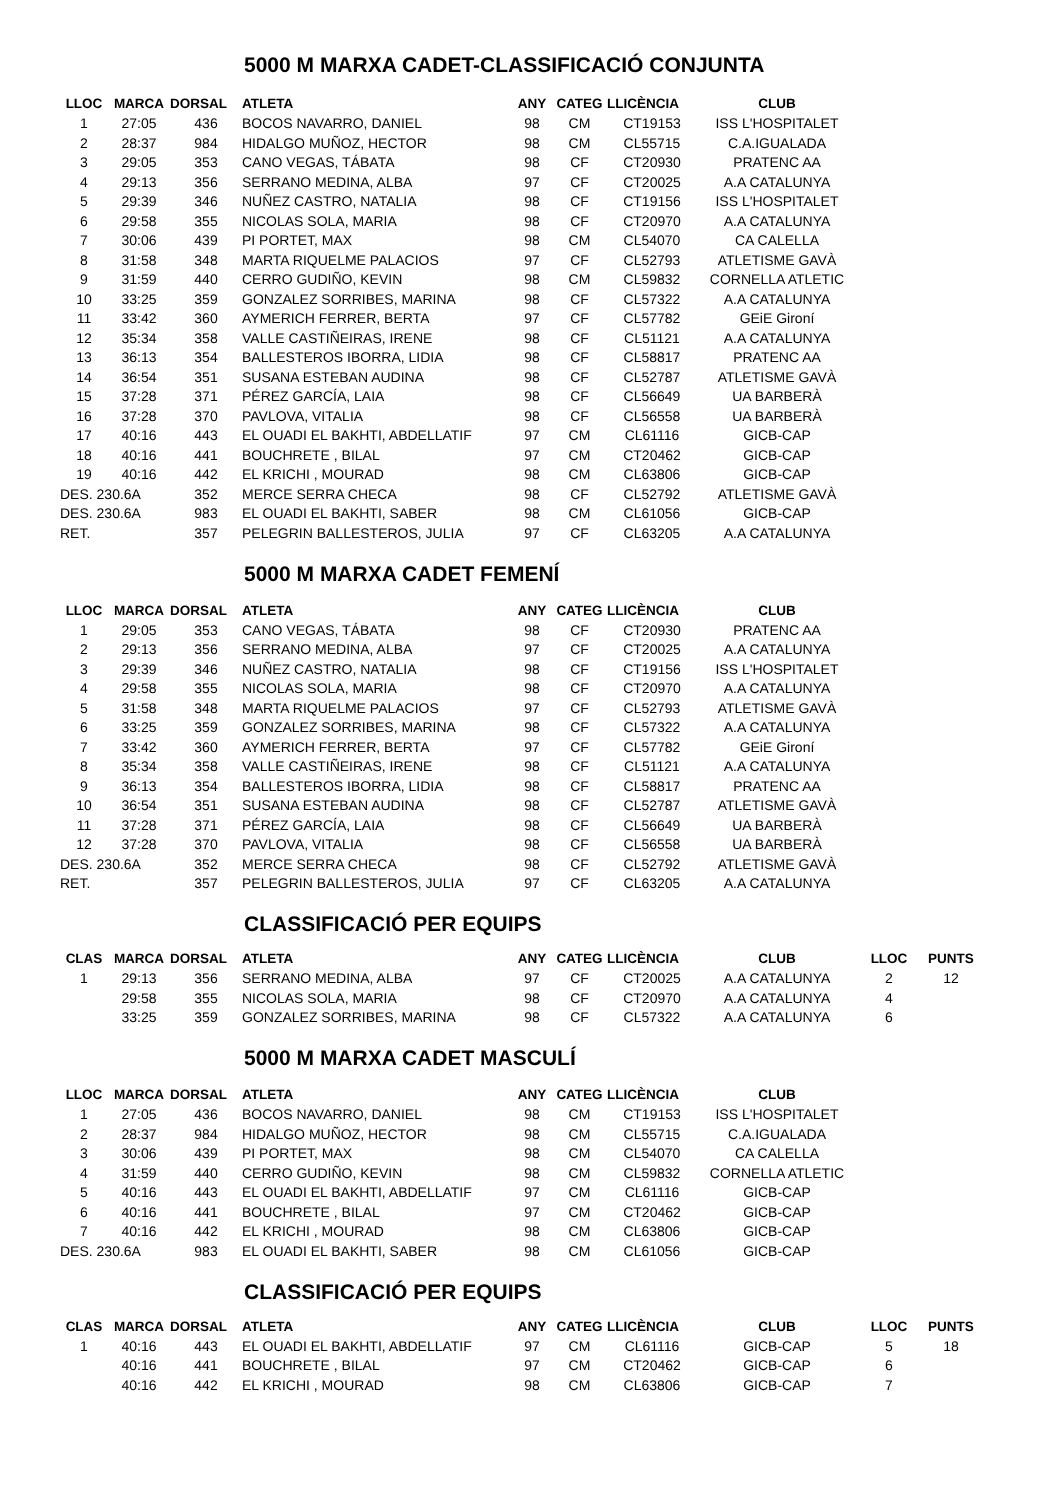5000 M MARXA CADET-CLASSIFICACIÓ CONJUNTA
| LLOC | MARCA | DORSAL | ATLETA | ANY | CATEG | LLICÈNCIA | CLUB |
| --- | --- | --- | --- | --- | --- | --- | --- |
| 1 | 27:05 | 436 | BOCOS NAVARRO, DANIEL | 98 | CM | CT19153 | ISS L'HOSPITALET |
| 2 | 28:37 | 984 | HIDALGO MUÑOZ, HECTOR | 98 | CM | CL55715 | C.A.IGUALADA |
| 3 | 29:05 | 353 | CANO VEGAS, TÁBATA | 98 | CF | CT20930 | PRATENC AA |
| 4 | 29:13 | 356 | SERRANO MEDINA, ALBA | 97 | CF | CT20025 | A.A CATALUNYA |
| 5 | 29:39 | 346 | NUÑEZ CASTRO, NATALIA | 98 | CF | CT19156 | ISS L'HOSPITALET |
| 6 | 29:58 | 355 | NICOLAS SOLA, MARIA | 98 | CF | CT20970 | A.A CATALUNYA |
| 7 | 30:06 | 439 | PI PORTET, MAX | 98 | CM | CL54070 | CA CALELLA |
| 8 | 31:58 | 348 | MARTA RIQUELME PALACIOS | 97 | CF | CL52793 | ATLETISME GAVÀ |
| 9 | 31:59 | 440 | CERRO GUDIÑO, KEVIN | 98 | CM | CL59832 | CORNELLA ATLETIC |
| 10 | 33:25 | 359 | GONZALEZ SORRIBES, MARINA | 98 | CF | CL57322 | A.A CATALUNYA |
| 11 | 33:42 | 360 | AYMERICH FERRER, BERTA | 97 | CF | CL57782 | GEiE Gironí |
| 12 | 35:34 | 358 | VALLE CASTIÑEIRAS, IRENE | 98 | CF | CL51121 | A.A CATALUNYA |
| 13 | 36:13 | 354 | BALLESTEROS IBORRA, LIDIA | 98 | CF | CL58817 | PRATENC AA |
| 14 | 36:54 | 351 | SUSANA ESTEBAN AUDINA | 98 | CF | CL52787 | ATLETISME GAVÀ |
| 15 | 37:28 | 371 | PÉREZ GARCÍA, LAIA | 98 | CF | CL56649 | UA BARBERÀ |
| 16 | 37:28 | 370 | PAVLOVA, VITALIA | 98 | CF | CL56558 | UA BARBERÀ |
| 17 | 40:16 | 443 | EL OUADI EL BAKHTI, ABDELLATIF | 97 | CM | CL61116 | GICB-CAP |
| 18 | 40:16 | 441 | BOUCHRETE , BILAL | 97 | CM | CT20462 | GICB-CAP |
| 19 | 40:16 | 442 | EL KRICHI , MOURAD | 98 | CM | CL63806 | GICB-CAP |
| DES. 230.6A | | 352 | MERCE SERRA CHECA | 98 | CF | CL52792 | ATLETISME GAVÀ |
| DES. 230.6A | | 983 | EL OUADI EL BAKHTI, SABER | 98 | CM | CL61056 | GICB-CAP |
| RET. | | 357 | PELEGRIN BALLESTEROS, JULIA | 97 | CF | CL63205 | A.A CATALUNYA |
5000 M MARXA CADET FEMENÍ
| LLOC | MARCA | DORSAL | ATLETA | ANY | CATEG | LLICÈNCIA | CLUB |
| --- | --- | --- | --- | --- | --- | --- | --- |
| 1 | 29:05 | 353 | CANO VEGAS, TÁBATA | 98 | CF | CT20930 | PRATENC AA |
| 2 | 29:13 | 356 | SERRANO MEDINA, ALBA | 97 | CF | CT20025 | A.A CATALUNYA |
| 3 | 29:39 | 346 | NUÑEZ CASTRO, NATALIA | 98 | CF | CT19156 | ISS L'HOSPITALET |
| 4 | 29:58 | 355 | NICOLAS SOLA, MARIA | 98 | CF | CT20970 | A.A CATALUNYA |
| 5 | 31:58 | 348 | MARTA RIQUELME PALACIOS | 97 | CF | CL52793 | ATLETISME GAVÀ |
| 6 | 33:25 | 359 | GONZALEZ SORRIBES, MARINA | 98 | CF | CL57322 | A.A CATALUNYA |
| 7 | 33:42 | 360 | AYMERICH FERRER, BERTA | 97 | CF | CL57782 | GEiE Gironí |
| 8 | 35:34 | 358 | VALLE CASTIÑEIRAS, IRENE | 98 | CF | CL51121 | A.A CATALUNYA |
| 9 | 36:13 | 354 | BALLESTEROS IBORRA, LIDIA | 98 | CF | CL58817 | PRATENC AA |
| 10 | 36:54 | 351 | SUSANA ESTEBAN AUDINA | 98 | CF | CL52787 | ATLETISME GAVÀ |
| 11 | 37:28 | 371 | PÉREZ GARCÍA, LAIA | 98 | CF | CL56649 | UA BARBERÀ |
| 12 | 37:28 | 370 | PAVLOVA, VITALIA | 98 | CF | CL56558 | UA BARBERÀ |
| DES. 230.6A | | 352 | MERCE SERRA CHECA | 98 | CF | CL52792 | ATLETISME GAVÀ |
| RET. | | 357 | PELEGRIN BALLESTEROS, JULIA | 97 | CF | CL63205 | A.A CATALUNYA |
CLASSIFICACIÓ PER EQUIPS
| CLAS | MARCA | DORSAL | ATLETA | ANY | CATEG | LLICÈNCIA | CLUB | LLOC | PUNTS |
| --- | --- | --- | --- | --- | --- | --- | --- | --- | --- |
| 1 | 29:13 | 356 | SERRANO MEDINA, ALBA | 97 | CF | CT20025 | A.A CATALUNYA | 2 | 12 |
| | 29:58 | 355 | NICOLAS SOLA, MARIA | 98 | CF | CT20970 | A.A CATALUNYA | 4 | |
| | 33:25 | 359 | GONZALEZ SORRIBES, MARINA | 98 | CF | CL57322 | A.A CATALUNYA | 6 | |
5000 M MARXA CADET MASCULÍ
| LLOC | MARCA | DORSAL | ATLETA | ANY | CATEG | LLICÈNCIA | CLUB |
| --- | --- | --- | --- | --- | --- | --- | --- |
| 1 | 27:05 | 436 | BOCOS NAVARRO, DANIEL | 98 | CM | CT19153 | ISS L'HOSPITALET |
| 2 | 28:37 | 984 | HIDALGO MUÑOZ, HECTOR | 98 | CM | CL55715 | C.A.IGUALADA |
| 3 | 30:06 | 439 | PI PORTET, MAX | 98 | CM | CL54070 | CA CALELLA |
| 4 | 31:59 | 440 | CERRO GUDIÑO, KEVIN | 98 | CM | CL59832 | CORNELLA ATLETIC |
| 5 | 40:16 | 443 | EL OUADI EL BAKHTI, ABDELLATIF | 97 | CM | CL61116 | GICB-CAP |
| 6 | 40:16 | 441 | BOUCHRETE , BILAL | 97 | CM | CT20462 | GICB-CAP |
| 7 | 40:16 | 442 | EL KRICHI , MOURAD | 98 | CM | CL63806 | GICB-CAP |
| DES. 230.6A | | 983 | EL OUADI EL BAKHTI, SABER | 98 | CM | CL61056 | GICB-CAP |
CLASSIFICACIÓ PER EQUIPS
| CLAS | MARCA | DORSAL | ATLETA | ANY | CATEG | LLICÈNCIA | CLUB | LLOC | PUNTS |
| --- | --- | --- | --- | --- | --- | --- | --- | --- | --- |
| 1 | 40:16 | 443 | EL OUADI EL BAKHTI, ABDELLATIF | 97 | CM | CL61116 | GICB-CAP | 5 | 18 |
| | 40:16 | 441 | BOUCHRETE , BILAL | 97 | CM | CT20462 | GICB-CAP | 6 | |
| | 40:16 | 442 | EL KRICHI , MOURAD | 98 | CM | CL63806 | GICB-CAP | 7 | |